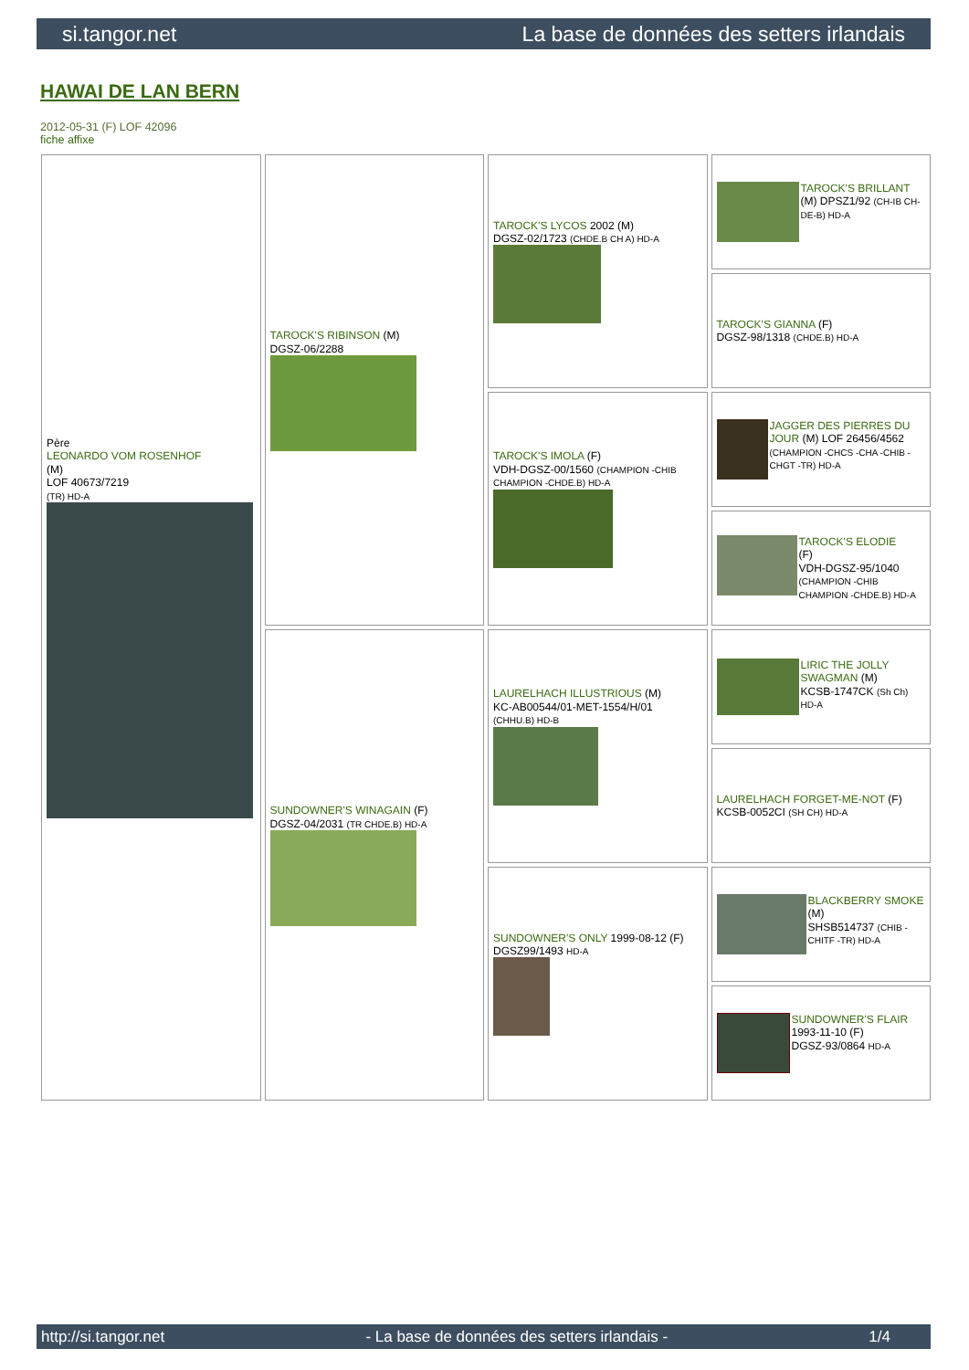si.tangor.net La base de données des setters irlandais
HAWAI DE LAN BERN
2012-05-31 (F) LOF 42096
fiche affixe
| Père LEONARDO VOM ROSENHOF (M) LOF 40673/7219 (TR) HD-A | TAROCK'S RIBINSON (M) DGSZ-06/2288 | TAROCK'S LYCOS 2002 (M) DGSZ-02/1723 (CHDE.B CH A) HD-A | TAROCK'S BRILLANT (M) DPSZ1/92 (CH-IB CH-DE-B) HD-A |
| | | | TAROCK'S GIANNA (F) DGSZ-98/1318 (CHDE.B) HD-A |
| | | TAROCK'S IMOLA (F) VDH-DGSZ-00/1560 (CHAMPION -CHIB CHAMPION -CHDE.B) HD-A | JAGGER DES PIERRES DU JOUR (M) LOF 26456/4562 (CHAMPION -CHCS -CHA -CHIB -CHGT -TR) HD-A |
| | | | TAROCK'S ELODIE (F) VDH-DGSZ-95/1040 (CHAMPION -CHIB CHAMPION -CHDE.B) HD-A |
| | SUNDOWNER'S WINAGAIN (F) DGSZ-04/2031 (TR CHDE.B) HD-A | LAURELHACH ILLUSTRIOUS (M) KC-AB00544/01-MET-1554/H/01 (CHHU.B) HD-B | LIRIC THE JOLLY SWAGMAN (M) KCSB-1747CK (Sh Ch) HD-A |
| | | | LAURELHACH FORGET-ME-NOT (F) KCSB-0052CI (SH CH) HD-A |
| | | SUNDOWNER'S ONLY 1999-08-12 (F) DGSZ99/1493 HD-A | BLACKBERRY SMOKE (M) SHSB514737 (CHIB -CHITF -TR) HD-A |
| | | | SUNDOWNER'S FLAIR 1993-11-10 (F) DGSZ-93/0864 HD-A |
http://si.tangor.net - La base de données des setters irlandais - 1/4